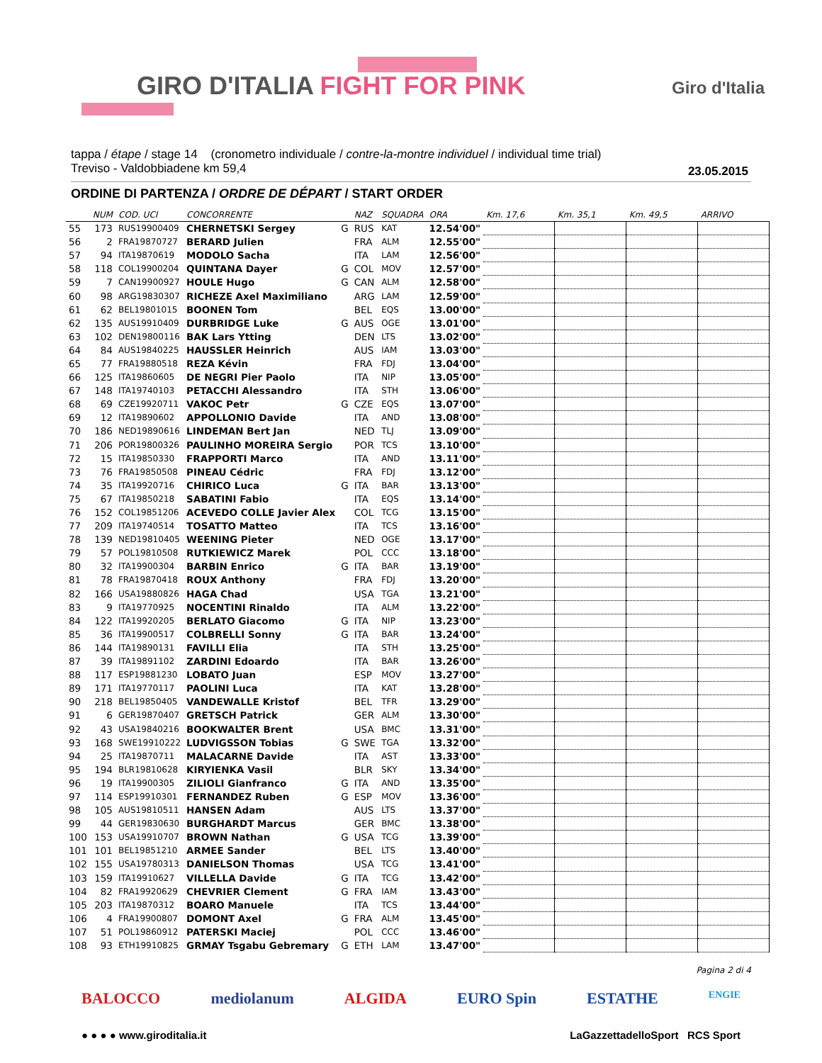GIRO D'ITALIA FIGHT FOR PINK Giro d'Italia
tappa / étape / stage 14 (cronometro individuale / contre-la-montre individuel / individual time trial)
Treviso - Valdobbiadene km 59,4
23.05.2015
ORDINE DI PARTENZA / ORDRE DE DÉPART / START ORDER
| | NUM | COD. UCI | CONCORRENTE | | NAZ | SQUADRA | ORA | Km. 17,6 | Km. 35,1 | Km. 49,5 | ARRIVO |
| --- | --- | --- | --- | --- | --- | --- | --- | --- | --- | --- | --- |
| 55 | 173 | RUS19900409 | CHERNETSKI Sergey | G | RUS | KAT | 12.54'00" | | | | |
| 56 | 2 | FRA19870727 | BERARD Julien | | FRA | ALM | 12.55'00" | | | | |
| 57 | 94 | ITA19870619 | MODOLO Sacha | | ITA | LAM | 12.56'00" | | | | |
| 58 | 118 | COL19900204 | QUINTANA Dayer | G | COL | MOV | 12.57'00" | | | | |
| 59 | 7 | CAN19900927 | HOULE Hugo | G | CAN | ALM | 12.58'00" | | | | |
| 60 | 98 | ARG19830307 | RICHEZE Axel Maximiliano | | ARG | LAM | 12.59'00" | | | | |
| 61 | 62 | BEL19801015 | BOONEN Tom | | BEL | EQS | 13.00'00" | | | | |
| 62 | 135 | AUS19910409 | DURBRIDGE Luke | G | AUS | OGE | 13.01'00" | | | | |
| 63 | 102 | DEN19800116 | BAK Lars Ytting | | DEN | LTS | 13.02'00" | | | | |
| 64 | 84 | AUS19840225 | HAUSSLER Heinrich | | AUS | IAM | 13.03'00" | | | | |
| 65 | 77 | FRA19880518 | REZA Kévin | | FRA | FDJ | 13.04'00" | | | | |
| 66 | 125 | ITA19860605 | DE NEGRI Pier Paolo | | ITA | NIP | 13.05'00" | | | | |
| 67 | 148 | ITA19740103 | PETACCHI Alessandro | | ITA | STH | 13.06'00" | | | | |
| 68 | 69 | CZE19920711 | VAKOC Petr | G | CZE | EQS | 13.07'00" | | | | |
| 69 | 12 | ITA19890602 | APPOLLONIO Davide | | ITA | AND | 13.08'00" | | | | |
| 70 | 186 | NED19890616 | LINDEMAN Bert Jan | | NED | TLJ | 13.09'00" | | | | |
| 71 | 206 | POR19800326 | PAULINHO MOREIRA Sergio | | POR | TCS | 13.10'00" | | | | |
| 72 | 15 | ITA19850330 | FRAPPORTI Marco | | ITA | AND | 13.11'00" | | | | |
| 73 | 76 | FRA19850508 | PINEAU Cédric | | FRA | FDJ | 13.12'00" | | | | |
| 74 | 35 | ITA19920716 | CHIRICO Luca | G | ITA | BAR | 13.13'00" | | | | |
| 75 | 67 | ITA19850218 | SABATINI Fabio | | ITA | EQS | 13.14'00" | | | | |
| 76 | 152 | COL19851206 | ACEVEDO COLLE Javier Alex | | COL | TCG | 13.15'00" | | | | |
| 77 | 209 | ITA19740514 | TOSATTO Matteo | | ITA | TCS | 13.16'00" | | | | |
| 78 | 139 | NED19810405 | WEENING Pieter | | NED | OGE | 13.17'00" | | | | |
| 79 | 57 | POL19810508 | RUTKIEWICZ Marek | | POL | CCC | 13.18'00" | | | | |
| 80 | 32 | ITA19900304 | BARBIN Enrico | G | ITA | BAR | 13.19'00" | | | | |
| 81 | 78 | FRA19870418 | ROUX Anthony | | FRA | FDJ | 13.20'00" | | | | |
| 82 | 166 | USA19880826 | HAGA Chad | | USA | TGA | 13.21'00" | | | | |
| 83 | 9 | ITA19770925 | NOCENTINI Rinaldo | | ITA | ALM | 13.22'00" | | | | |
| 84 | 122 | ITA19920205 | BERLATO Giacomo | G | ITA | NIP | 13.23'00" | | | | |
| 85 | 36 | ITA19900517 | COLBRELLI Sonny | G | ITA | BAR | 13.24'00" | | | | |
| 86 | 144 | ITA19890131 | FAVILLI Elia | | ITA | STH | 13.25'00" | | | | |
| 87 | 39 | ITA19891102 | ZARDINI Edoardo | | ITA | BAR | 13.26'00" | | | | |
| 88 | 117 | ESP19881230 | LOBATO Juan | | ESP | MOV | 13.27'00" | | | | |
| 89 | 171 | ITA19770117 | PAOLINI Luca | | ITA | KAT | 13.28'00" | | | | |
| 90 | 218 | BEL19850405 | VANDEWALLE Kristof | | BEL | TFR | 13.29'00" | | | | |
| 91 | 6 | GER19870407 | GRETSCH Patrick | | GER | ALM | 13.30'00" | | | | |
| 92 | 43 | USA19840216 | BOOKWALTER Brent | | USA | BMC | 13.31'00" | | | | |
| 93 | 168 | SWE19910222 | LUDVIGSSON Tobias | G | SWE | TGA | 13.32'00" | | | | |
| 94 | 25 | ITA19870711 | MALACARNE Davide | | ITA | AST | 13.33'00" | | | | |
| 95 | 194 | BLR19810628 | KIRYIENKA Vasil | | BLR | SKY | 13.34'00" | | | | |
| 96 | 19 | ITA19900305 | ZILIOLI Gianfranco | G | ITA | AND | 13.35'00" | | | | |
| 97 | 114 | ESP19910301 | FERNANDEZ Ruben | G | ESP | MOV | 13.36'00" | | | | |
| 98 | 105 | AUS19810511 | HANSEN Adam | | AUS | LTS | 13.37'00" | | | | |
| 99 | 44 | GER19830630 | BURGHARDT Marcus | | GER | BMC | 13.38'00" | | | | |
| 100 | 153 | USA19910707 | BROWN Nathan | G | USA | TCG | 13.39'00" | | | | |
| 101 | 101 | BEL19851210 | ARMEE Sander | | BEL | LTS | 13.40'00" | | | | |
| 102 | 155 | USA19780313 | DANIELSON Thomas | | USA | TCG | 13.41'00" | | | | |
| 103 | 159 | ITA19910627 | VILLELLA Davide | G | ITA | TCG | 13.42'00" | | | | |
| 104 | 82 | FRA19920629 | CHEVRIER Clement | G | FRA | IAM | 13.43'00" | | | | |
| 105 | 203 | ITA19870312 | BOARO Manuele | | ITA | TCS | 13.44'00" | | | | |
| 106 | 4 | FRA19900807 | DOMONT Axel | G | FRA | ALM | 13.45'00" | | | | |
| 107 | 51 | POL19860912 | PATERSKI Maciej | | POL | CCC | 13.46'00" | | | | |
| 108 | 93 | ETH19910825 | GRMAY Tsgabu Gebremary | G | ETH | LAM | 13.47'00" | | | | |
Pagina 2 di 4
BALOCCO mediolanum ALGIDA EURO Spin ESTATHE ENGIE
● ● ● ● www.giroditalia.it LaGazzettadelloSport RCS Sport